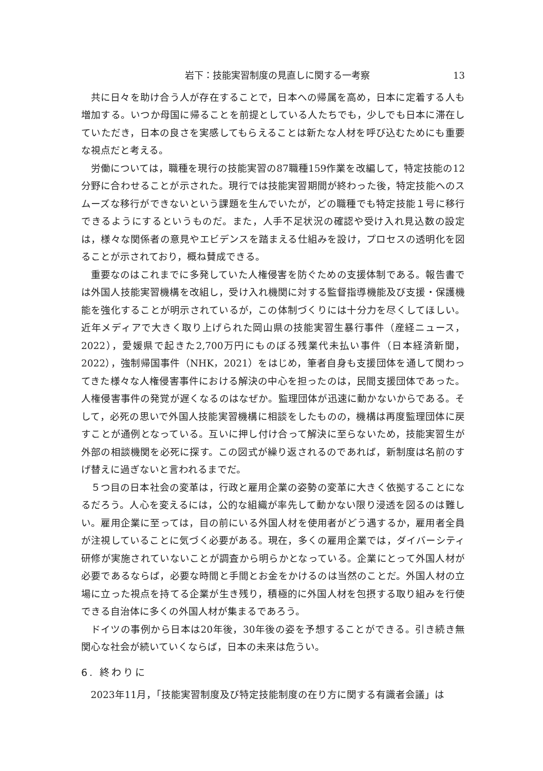岩下：技能実習制度の見直しに関する一考察 13
共に日々を助け合う人が存在することで，日本への帰属を高め，日本に定着する人も増加する。いつか母国に帰ることを前提としている人たちでも，少しでも日本に滞在していただき，日本の良さを実感してもらえることは新たな人材を呼び込むためにも重要な視点だと考える。
労働については，職種を現行の技能実習の87職種159作業を改編して，特定技能の12分野に合わせることが示された。現行では技能実習期間が終わった後，特定技能へのスムーズな移行ができないという課題を生んでいたが，どの職種でも特定技能１号に移行できるようにするというものだ。また，人手不足状況の確認や受け入れ見込数の設定は，様々な関係者の意見やエビデンスを踏まえる仕組みを設け，プロセスの透明化を図ることが示されており，概ね賛成できる。
重要なのはこれまでに多発していた人権侵害を防ぐための支援体制である。報告書では外国人技能実習機構を改組し，受け入れ機関に対する監督指導機能及び支援・保護機能を強化することが明示されているが，この体制づくりには十分力を尽くしてほしい。近年メディアで大きく取り上げられた岡山県の技能実習生暴行事件（産経ニュース，2022），愛媛県で起きた2,700万円にものぼる残業代未払い事件（日本経済新聞，2022），強制帰国事件（NHK，2021）をはじめ，筆者自身も支援団体を通して関わってきた様々な人権侵害事件における解決の中心を担ったのは，民間支援団体であった。人権侵害事件の発覚が遅くなるのはなぜか。監理団体が迅速に動かないからである。そして，必死の思いで外国人技能実習機構に相談をしたものの，機構は再度監理団体に戻すことが通例となっている。互いに押し付け合って解決に至らないため，技能実習生が外部の相談機関を必死に探す。この図式が繰り返されるのであれば，新制度は名前のすげ替えに過ぎないと言われるまでだ。
５つ目の日本社会の変革は，行政と雇用企業の姿勢の変革に大きく依拠することになるだろう。人心を変えるには，公的な組織が率先して動かない限り浸透を図るのは難しい。雇用企業に至っては，目の前にいる外国人材を使用者がどう遇するか，雇用者全員が注視していることに気づく必要がある。現在，多くの雇用企業では，ダイバーシティ研修が実施されていないことが調査から明らかとなっている。企業にとって外国人材が必要であるならば，必要な時間と手間とお金をかけるのは当然のことだ。外国人材の立場に立った視点を持てる企業が生き残り，積極的に外国人材を包摂する取り組みを行使できる自治体に多くの外国人材が集まるであろう。
ドイツの事例から日本は20年後，30年後の姿を予想することができる。引き続き無関心な社会が続いていくならば，日本の未来は危うい。
6. 終わりに
2023年11月，「技能実習制度及び特定技能制度の在り方に関する有識者会議」は